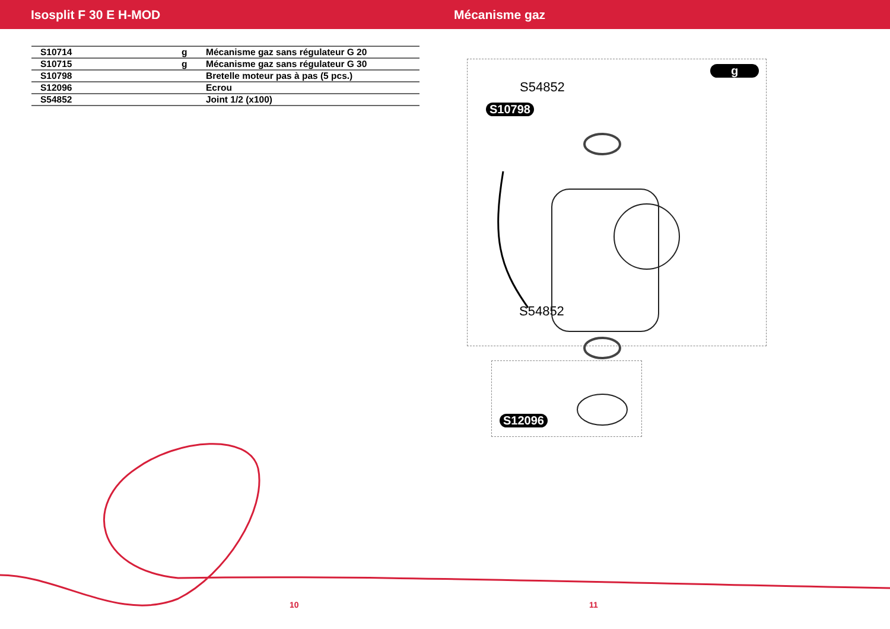Isosplit F 30 E H-MOD Mécanisme gaz
| S10714 | g | Mécanisme gaz sans régulateur G 20 |
| S10715 | g | Mécanisme gaz sans régulateur G 30 |
| S10798 | | Bretelle moteur pas à pas (5 pcs.) |
| S12096 | | Ecrou |
| S54852 | | Joint 1/2 (x100) |
g
S54852
S10798
S54852
S12096
10 11